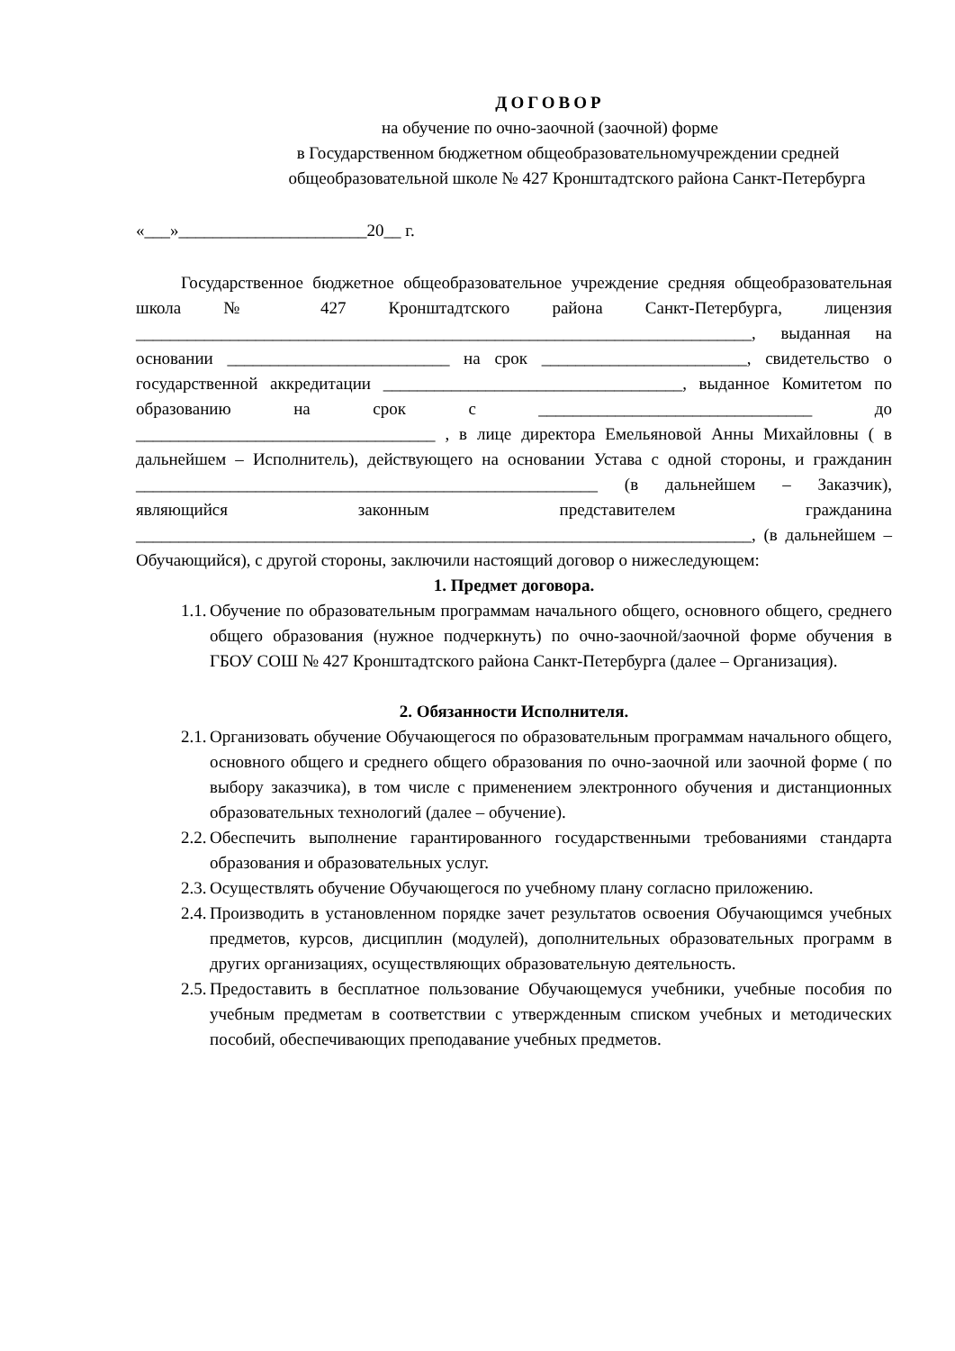ДОГОВОР
на обучение по очно-заочной (заочной) форме
в Государственном бюджетном общеобразовательномучреждении средней
общеобразовательной школе № 427 Кронштадтского района Санкт-Петербурга
«___»______________________20__ г.
Государственное бюджетное общеобразовательное учреждение средняя общеобразовательная школа № 427 Кронштадтского района Санкт-Петербурга, лицензия ________________________________________________________________________, выданная на основании __________________________ на срок ________________________, свидетельство о государственной аккредитации ___________________________________, выданное Комитетом по образованию на срок с ________________________________ до ___________________________________ , в лице директора Емельяновой Анны Михайловны ( в дальнейшем – Исполнитель), действующего на основании Устава с одной стороны, и гражданин ______________________________________________________ (в дальнейшем – Заказчик), являющийся законным представителем гражданина ________________________________________________________________________, (в дальнейшем – Обучающийся), с другой стороны, заключили настоящий договор о нижеследующем:
1. Предмет договора.
1.1. Обучение по образовательным программам начального общего, основного общего, среднего общего образования (нужное подчеркнуть) по очно-заочной/заочной форме обучения в ГБОУ СОШ № 427 Кронштадтского района Санкт-Петербурга (далее – Организация).
2. Обязанности Исполнителя.
2.1. Организовать обучение Обучающегося по образовательным программам начального общего, основного общего и среднего общего образования по очно-заочной или заочной форме ( по выбору заказчика), в том числе с применением электронного обучения и дистанционных образовательных технологий (далее – обучение).
2.2. Обеспечить выполнение гарантированного государственными требованиями стандарта образования и образовательных услуг.
2.3. Осуществлять обучение Обучающегося по учебному плану согласно приложению.
2.4. Производить в установленном порядке зачет результатов освоения Обучающимся учебных предметов, курсов, дисциплин (модулей), дополнительных образовательных программ в других организациях, осуществляющих образовательную деятельность.
2.5. Предоставить в бесплатное пользование Обучающемуся учебники, учебные пособия по учебным предметам в соответствии с утвержденным списком учебных и методических пособий, обеспечивающих преподавание учебных предметов.